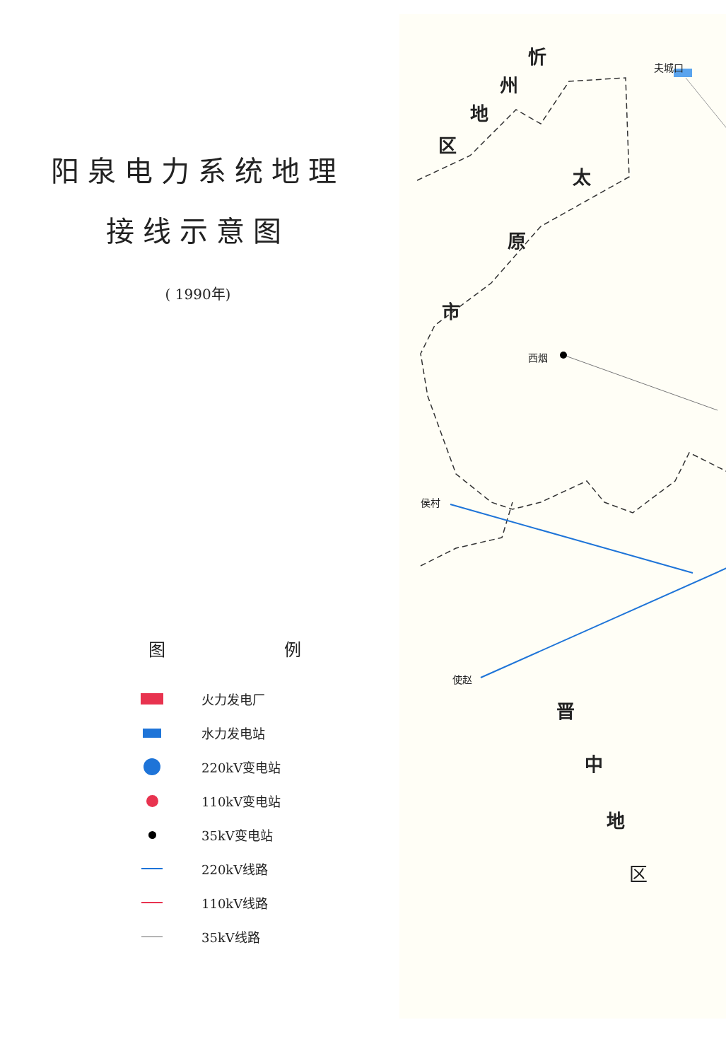阳泉电力系统地理
接线示意图
( 1990年)
图 例
火力发电厂
水力发电站
220kV变电站
110kV变电站
35kV变电站
220kV线路
110kV线路
35kV线路
忻
州
地
区
太
原
市
夫城口
西烟
侯村
使赵
晋
中
地
区